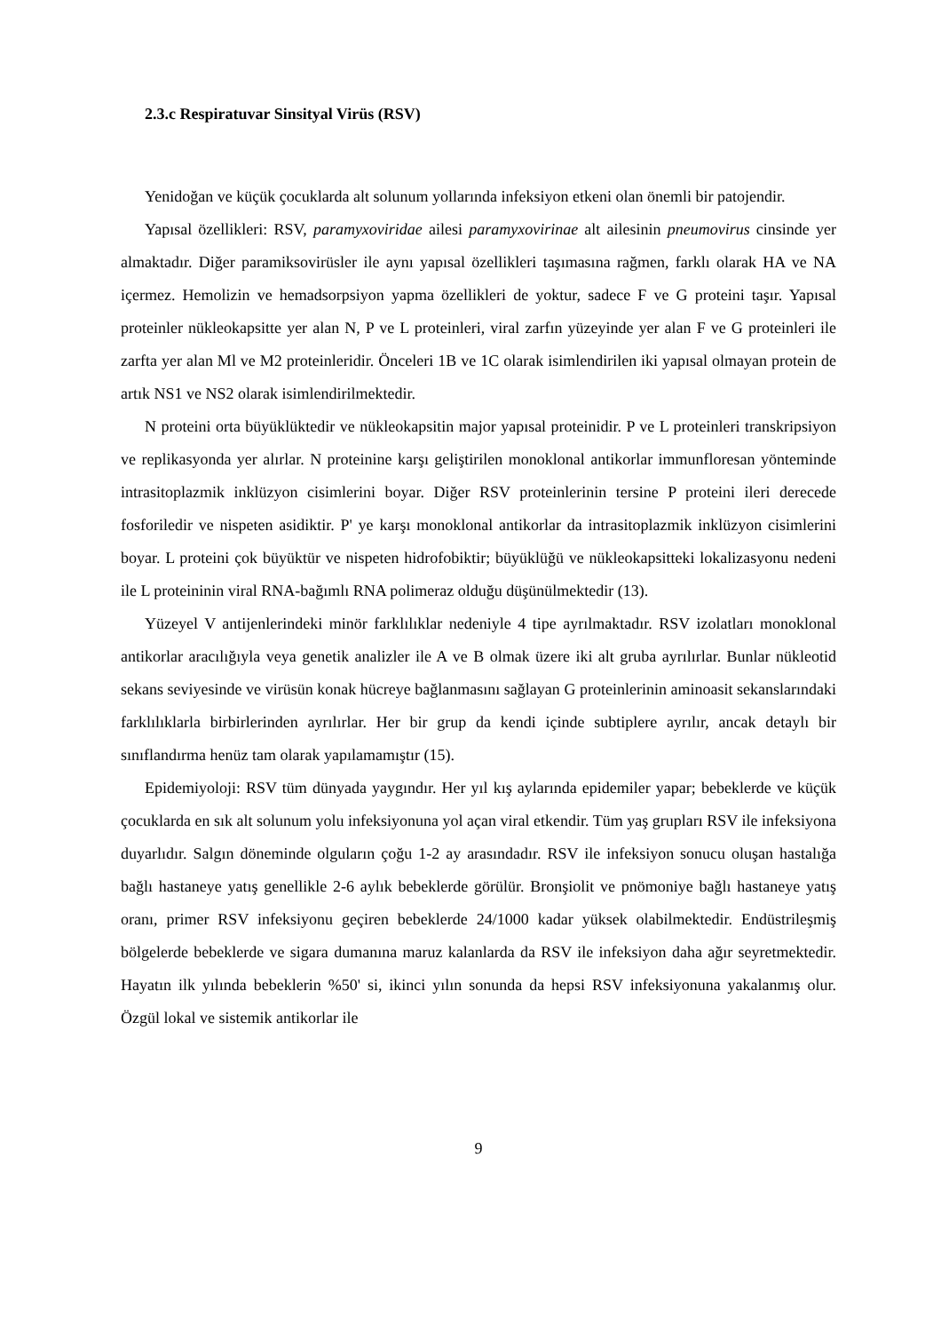2.3.c Respiratuvar Sinsityal Virüs (RSV)
Yenidoğan ve küçük çocuklarda alt solunum yollarında infeksiyon etkeni olan önemli bir patojendir.
Yapısal özellikleri: RSV, paramyxoviridae ailesi paramyxovirinae alt ailesinin pneumovirus cinsinde yer almaktadır. Diğer paramiksovirüsler ile aynı yapısal özellikleri taşımasına rağmen, farklı olarak HA ve NA içermez. Hemolizin ve hemadsorpsiyon yapma özellikleri de yoktur, sadece F ve G proteini taşır. Yapısal proteinler nükleokapsitte yer alan N, P ve L proteinleri, viral zarfın yüzeyinde yer alan F ve G proteinleri ile zarfta yer alan Ml ve M2 proteinleridir. Önceleri 1B ve 1C olarak isimlendirilen iki yapısal olmayan protein de artık NS1 ve NS2 olarak isimlendirilmektedir.
N proteini orta büyüklüktedir ve nükleokapsitin major yapısal proteinidir. P ve L proteinleri transkripsiyon ve replikasyonda yer alırlar. N proteinine karşı geliştirilen monoklonal antikorlar immunfloresan yönteminde intrasitoplazmik inklüzyon cisimlerini boyar. Diğer RSV proteinlerinin tersine P proteini ileri derecede fosforiledir ve nispeten asidiktir. P' ye karşı monoklonal antikorlar da intrasitoplazmik inklüzyon cisimlerini boyar. L proteini çok büyüktür ve nispeten hidrofobiktir; büyüklüğü ve nükleokapsitteki lokalizasyonu nedeni ile L proteininin viral RNA-bağımlı RNA polimeraz olduğu düşünülmektedir (13).
Yüzeyel V antijenlerindeki minör farklılıklar nedeniyle 4 tipe ayrılmaktadır. RSV izolatları monoklonal antikorlar aracılığıyla veya genetik analizler ile A ve B olmak üzere iki alt gruba ayrılırlar. Bunlar nükleotid sekans seviyesinde ve virüsün konak hücreye bağlanmasını sağlayan G proteinlerinin aminoasit sekanslarındaki farklılıklarla birbirlerinden ayrılırlar. Her bir grup da kendi içinde subtiplere ayrılır, ancak detaylı bir sınıflandırma henüz tam olarak yapılamamıştır (15).
Epidemiyoloji: RSV tüm dünyada yaygındır. Her yıl kış aylarında epidemiler yapar; bebeklerde ve küçük çocuklarda en sık alt solunum yolu infeksiyonuna yol açan viral etkendir. Tüm yaş grupları RSV ile infeksiyona duyarlıdır. Salgın döneminde olguların çoğu 1-2 ay arasındadır. RSV ile infeksiyon sonucu oluşan hastalığa bağlı hastaneye yatış genellikle 2-6 aylık bebeklerde görülür. Bronşiolit ve pnömoniye bağlı hastaneye yatış oranı, primer RSV infeksiyonu geçiren bebeklerde 24/1000 kadar yüksek olabilmektedir. Endüstrileşmiş bölgelerde bebeklerde ve sigara dumanına maruz kalanlarda da RSV ile infeksiyon daha ağır seyretmektedir. Hayatın ilk yılında bebeklerin %50' si, ikinci yılın sonunda da hepsi RSV infeksiyonuna yakalanmış olur. Özgül lokal ve sistemik antikorlar ile
9